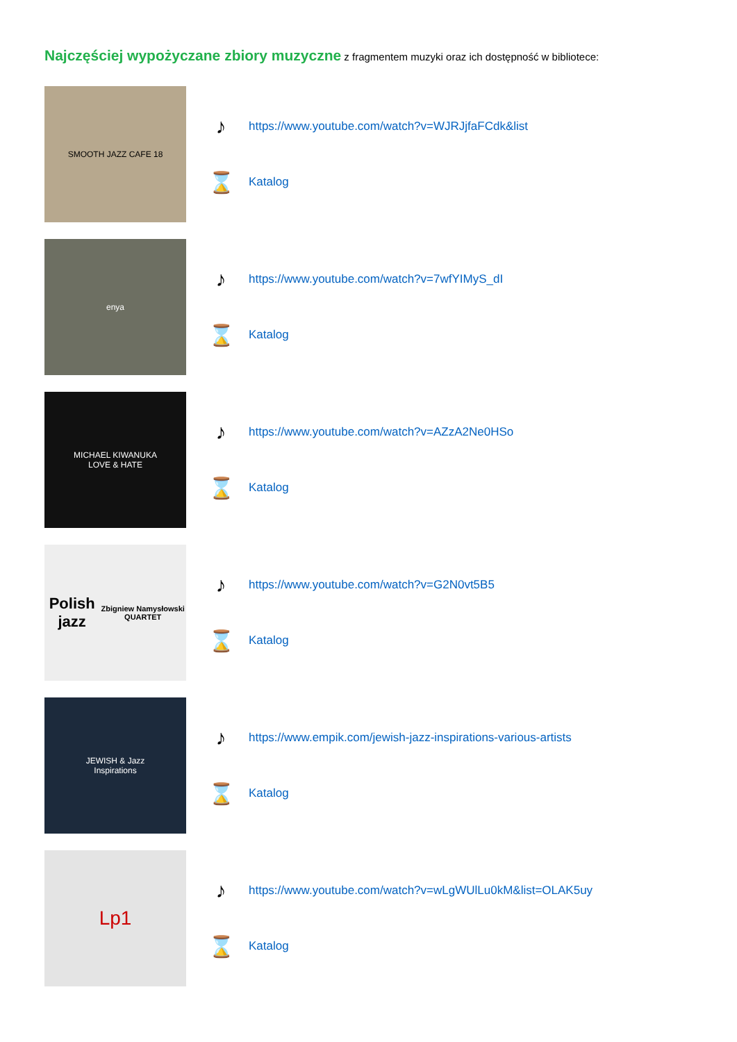Najczęściej wypożyczane zbiory muzyczne z fragmentem muzyki oraz ich dostępność w bibliotece:
SMOOTH JAZZ CAFE 18
♪ https://www.youtube.com/watch?v=WJRJjfaFCdk&list
⌛ Katalog
enya
♪ https://www.youtube.com/watch?v=7wfYIMyS_dI
⌛ Katalog
MICHAEL KIWANUKA
LOVE & HATE
♪ https://www.youtube.com/watch?v=AZzA2Ne0HSo
⌛ Katalog
Polish jazz
Zbigniew Namysłowski QUARTET
♪ https://www.youtube.com/watch?v=G2N0vt5B5
⌛ Katalog
JEWISH & Jazz
Inspirations
♪ https://www.empik.com/jewish-jazz-inspirations-various-artists
⌛ Katalog
Lp1
♪ https://www.youtube.com/watch?v=wLgWUlLu0kM&list=OLAK5uy
⌛ Katalog